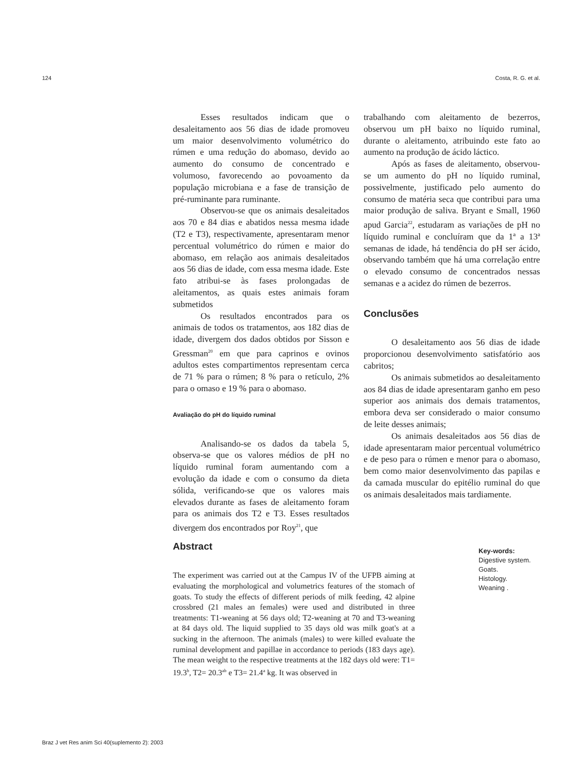124 Costa, R. G. et al.
Esses resultados indicam que o desaleitamento aos 56 dias de idade promoveu um maior desenvolvimento volumétrico do rúmen e uma redução do abomaso, devido ao aumento do consumo de concentrado e volumoso, favorecendo ao povoamento da população microbiana e a fase de transição de pré-ruminante para ruminante.
Observou-se que os animais desaleitados aos 70 e 84 dias e abatidos nessa mesma idade (T2 e T3), respectivamente, apresentaram menor percentual volumétrico do rúmen e maior do abomaso, em relação aos animais desaleitados aos 56 dias de idade, com essa mesma idade. Este fato atribui-se às fases prolongadas de aleitamentos, as quais estes animais foram submetidos
Os resultados encontrados para os animais de todos os tratamentos, aos 182 dias de idade, divergem dos dados obtidos por Sisson e Gressman<sup>20</sup> em que para caprinos e ovinos adultos estes compartimentos representam cerca de 71 % para o rúmen; 8 % para o retículo, 2% para o omaso e 19 % para o abomaso.
Avaliação do pH do líquido ruminal
Analisando-se os dados da tabela 5, observa-se que os valores médios de pH no líquido ruminal foram aumentando com a evolução da idade e com o consumo da dieta sólida, verificando-se que os valores mais elevados durante as fases de aleitamento foram para os animais dos T2 e T3. Esses resultados divergem dos encontrados por Roy<sup>21</sup>, que
trabalhando com aleitamento de bezerros, observou um pH baixo no líquido ruminal, durante o aleitamento, atribuindo este fato ao aumento na produção de ácido láctico.
Após as fases de aleitamento, observou-se um aumento do pH no líquido ruminal, possivelmente, justificado pelo aumento do consumo de matéria seca que contribui para uma maior produção de saliva. Bryant e Small, 1960 apud Garcia<sup>22</sup>, estudaram as variações de pH no líquido ruminal e concluíram que da 1ª a 13ª semanas de idade, há tendência do pH ser ácido, observando também que há uma correlação entre o elevado consumo de concentrados nessas semanas e a acidez do rúmen de bezerros.
Conclusões
O desaleitamento aos 56 dias de idade proporcionou desenvolvimento satisfatório aos cabritos;
Os animais submetidos ao desaleitamento aos 84 dias de idade apresentaram ganho em peso superior aos animais dos demais tratamentos, embora deva ser considerado o maior consumo de leite desses animais;
Os animais desaleitados aos 56 dias de idade apresentaram maior percentual volumétrico e de peso para o rúmen e menor para o abomaso, bem como maior desenvolvimento das papilas e da camada muscular do epitélio ruminal do que os animais desaleitados mais tardiamente.
Abstract
The experiment was carried out at the Campus IV of the UFPB aiming at evaluating the morphological and volumetrics features of the stomach of goats. To study the effects of different periods of milk feeding, 42 alpine crossbred (21 males an females) were used and distributed in three treatments: T1-weaning at 56 days old; T2-weaning at 70 and T3-weaning at 84 days old. The liquid supplied to 35 days old was milk goat's at a sucking in the afternoon. The animals (males) to were killed evaluate the ruminal development and papillae in accordance to periods (183 days age). The mean weight to the respective treatments at the 182 days old were: T1= 19.3<sup>b</sup>, T2= 20.3<sup>ab</sup> e T3= 21.4<sup>a</sup> kg. It was observed in
Key-words:
Digestive system.
Goats.
Histology.
Weaning .
Braz J vet Res anim Sci 40(suplemento 2): 2003